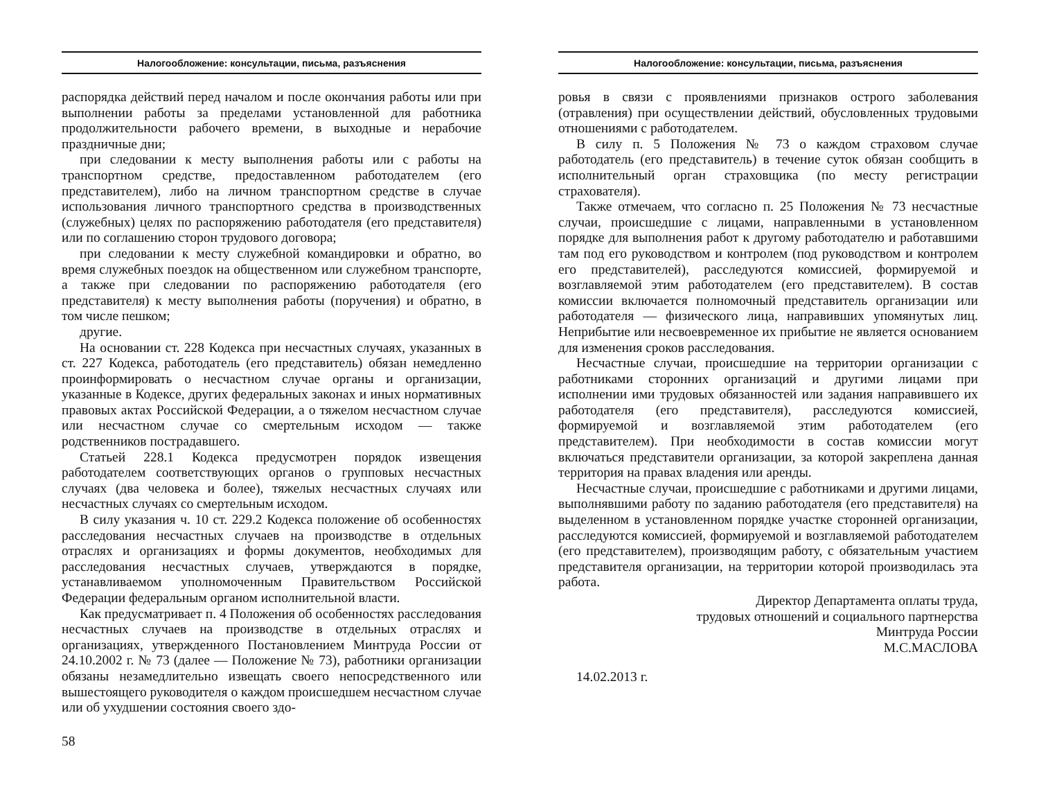Налогообложение: консультации, письма, разъяснения
распорядка действий перед началом и после окончания работы или при выполнении работы за пределами установленной для работника продолжительности рабочего времени, в выходные и нерабочие праздничные дни;
при следовании к месту выполнения работы или с работы на транспортном средстве, предоставленном работодателем (его представителем), либо на личном транспортном средстве в случае использования личного транспортного средства в производственных (служебных) целях по распоряжению работодателя (его представителя) или по соглашению сторон трудового договора;
при следовании к месту служебной командировки и обратно, во время служебных поездок на общественном или служебном транспорте, а также при следовании по распоряжению работодателя (его представителя) к месту выполнения работы (поручения) и обратно, в том числе пешком;
другие.
На основании ст. 228 Кодекса при несчастных случаях, указанных в ст. 227 Кодекса, работодатель (его представитель) обязан немедленно проинформировать о несчастном случае органы и организации, указанные в Кодексе, других федеральных законах и иных нормативных правовых актах Российской Федерации, а о тяжелом несчастном случае или несчастном случае со смертельным исходом — также родственников пострадавшего.
Статьей 228.1 Кодекса предусмотрен порядок извещения работодателем соответствующих органов о групповых несчастных случаях (два человека и более), тяжелых несчастных случаях или несчастных случаях со смертельным исходом.
В силу указания ч. 10 ст. 229.2 Кодекса положение об особенностях расследования несчастных случаев на производстве в отдельных отраслях и организациях и формы документов, необходимых для расследования несчастных случаев, утверждаются в порядке, устанавливаемом уполномоченным Правительством Российской Федерации федеральным органом исполнительной власти.
Как предусматривает п. 4 Положения об особенностях расследования несчастных случаев на производстве в отдельных отраслях и организациях, утвержденного Постановлением Минтруда России от 24.10.2002 г. № 73 (далее — Положение № 73), работники организации обязаны незамедлительно извещать своего непосредственного или вышестоящего руководителя о каждом происшедшем несчастном случае или об ухудшении состояния своего здо-
58
Налогообложение: консультации, письма, разъяснения
ровья в связи с проявлениями признаков острого заболевания (отравления) при осуществлении действий, обусловленных трудовыми отношениями с работодателем.
В силу п. 5 Положения № 73 о каждом страховом случае работодатель (его представитель) в течение суток обязан сообщить в исполнительный орган страховщика (по месту регистрации страхователя).
Также отмечаем, что согласно п. 25 Положения № 73 несчастные случаи, происшедшие с лицами, направленными в установленном порядке для выполнения работ к другому работодателю и работавшими там под его руководством и контролем (под руководством и контролем его представителей), расследуются комиссией, формируемой и возглавляемой этим работодателем (его представителем). В состав комиссии включается полномочный представитель организации или работодателя — физического лица, направивших упомянутых лиц. Неприбытие или несвоевременное их прибытие не является основанием для изменения сроков расследования.
Несчастные случаи, происшедшие на территории организации с работниками сторонних организаций и другими лицами при исполнении ими трудовых обязанностей или задания направившего их работодателя (его представителя), расследуются комиссией, формируемой и возглавляемой этим работодателем (его представителем). При необходимости в состав комиссии могут включаться представители организации, за которой закреплена данная территория на правах владения или аренды.
Несчастные случаи, происшедшие с работниками и другими лицами, выполнявшими работу по заданию работодателя (его представителя) на выделенном в установленном порядке участке сторонней организации, расследуются комиссией, формируемой и возглавляемой работодателем (его представителем), производящим работу, с обязательным участием представителя организации, на территории которой производилась эта работа.
Директор Департамента оплаты труда,
трудовых отношений и социального партнерства
Минтруда России
М.С.МАСЛОВА
14.02.2013 г.